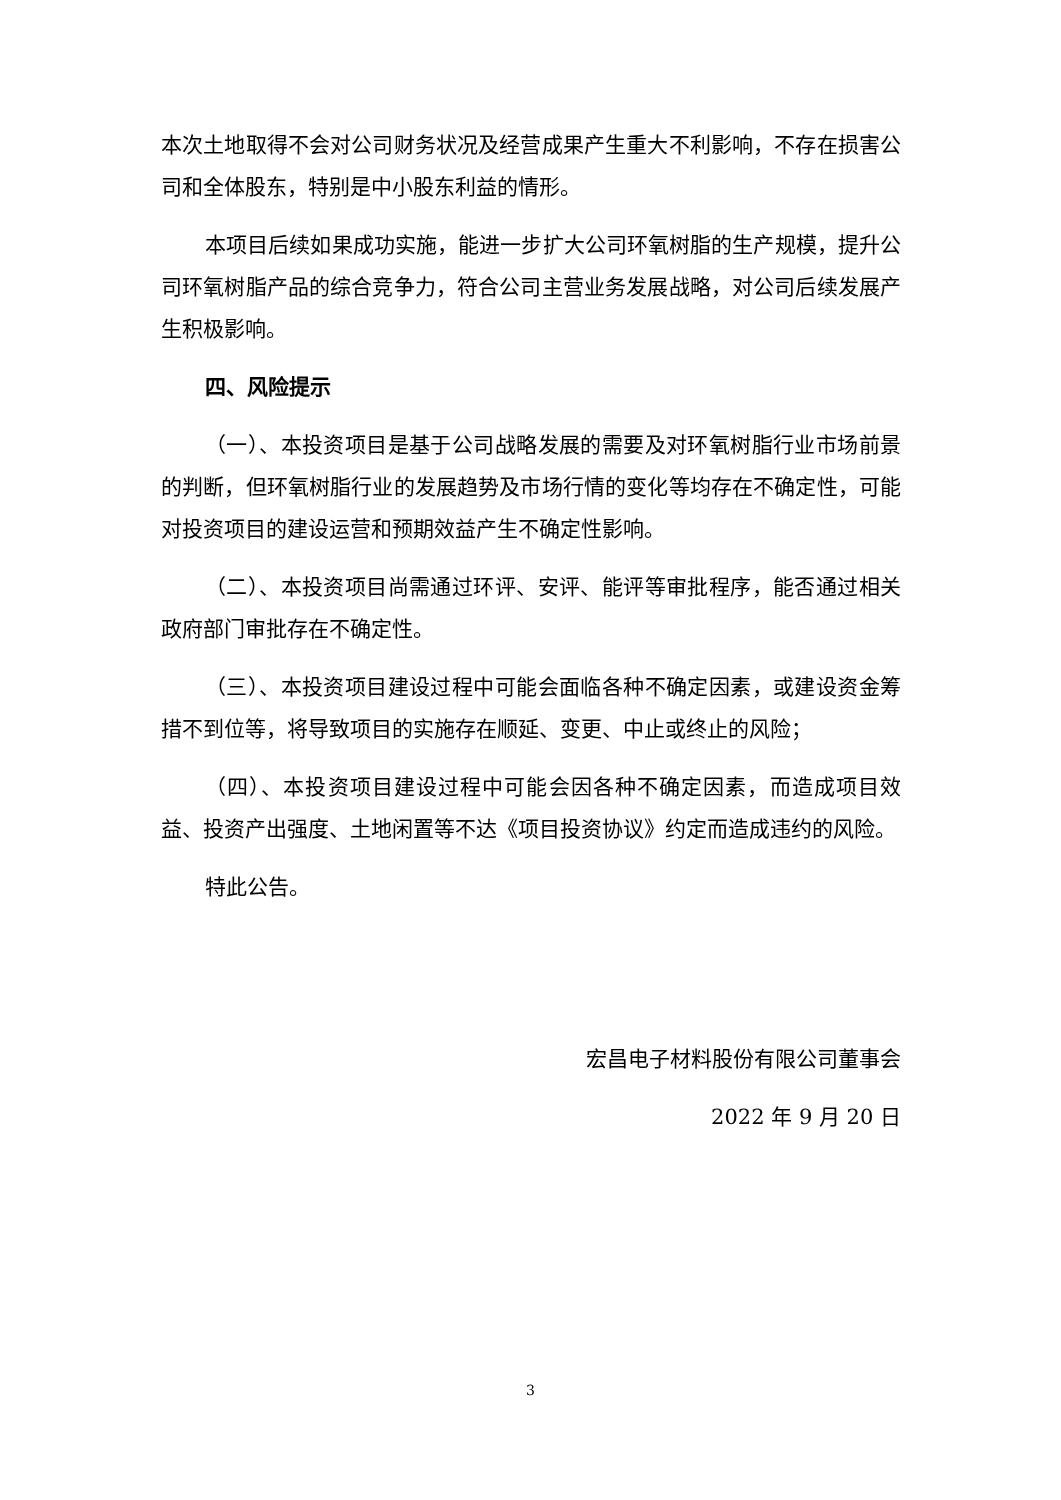本次土地取得不会对公司财务状况及经营成果产生重大不利影响，不存在损害公司和全体股东，特别是中小股东利益的情形。
本项目后续如果成功实施，能进一步扩大公司环氧树脂的生产规模，提升公司环氧树脂产品的综合竞争力，符合公司主营业务发展战略，对公司后续发展产生积极影响。
四、风险提示
（一）、本投资项目是基于公司战略发展的需要及对环氧树脂行业市场前景的判断，但环氧树脂行业的发展趋势及市场行情的变化等均存在不确定性，可能对投资项目的建设运营和预期效益产生不确定性影响。
（二）、本投资项目尚需通过环评、安评、能评等审批程序，能否通过相关政府部门审批存在不确定性。
（三）、本投资项目建设过程中可能会面临各种不确定因素，或建设资金筹措不到位等，将导致项目的实施存在顺延、变更、中止或终止的风险；
（四）、本投资项目建设过程中可能会因各种不确定因素，而造成项目效益、投资产出强度、土地闲置等不达《项目投资协议》约定而造成违约的风险。
特此公告。
宏昌电子材料股份有限公司董事会
2022 年 9 月 20 日
3